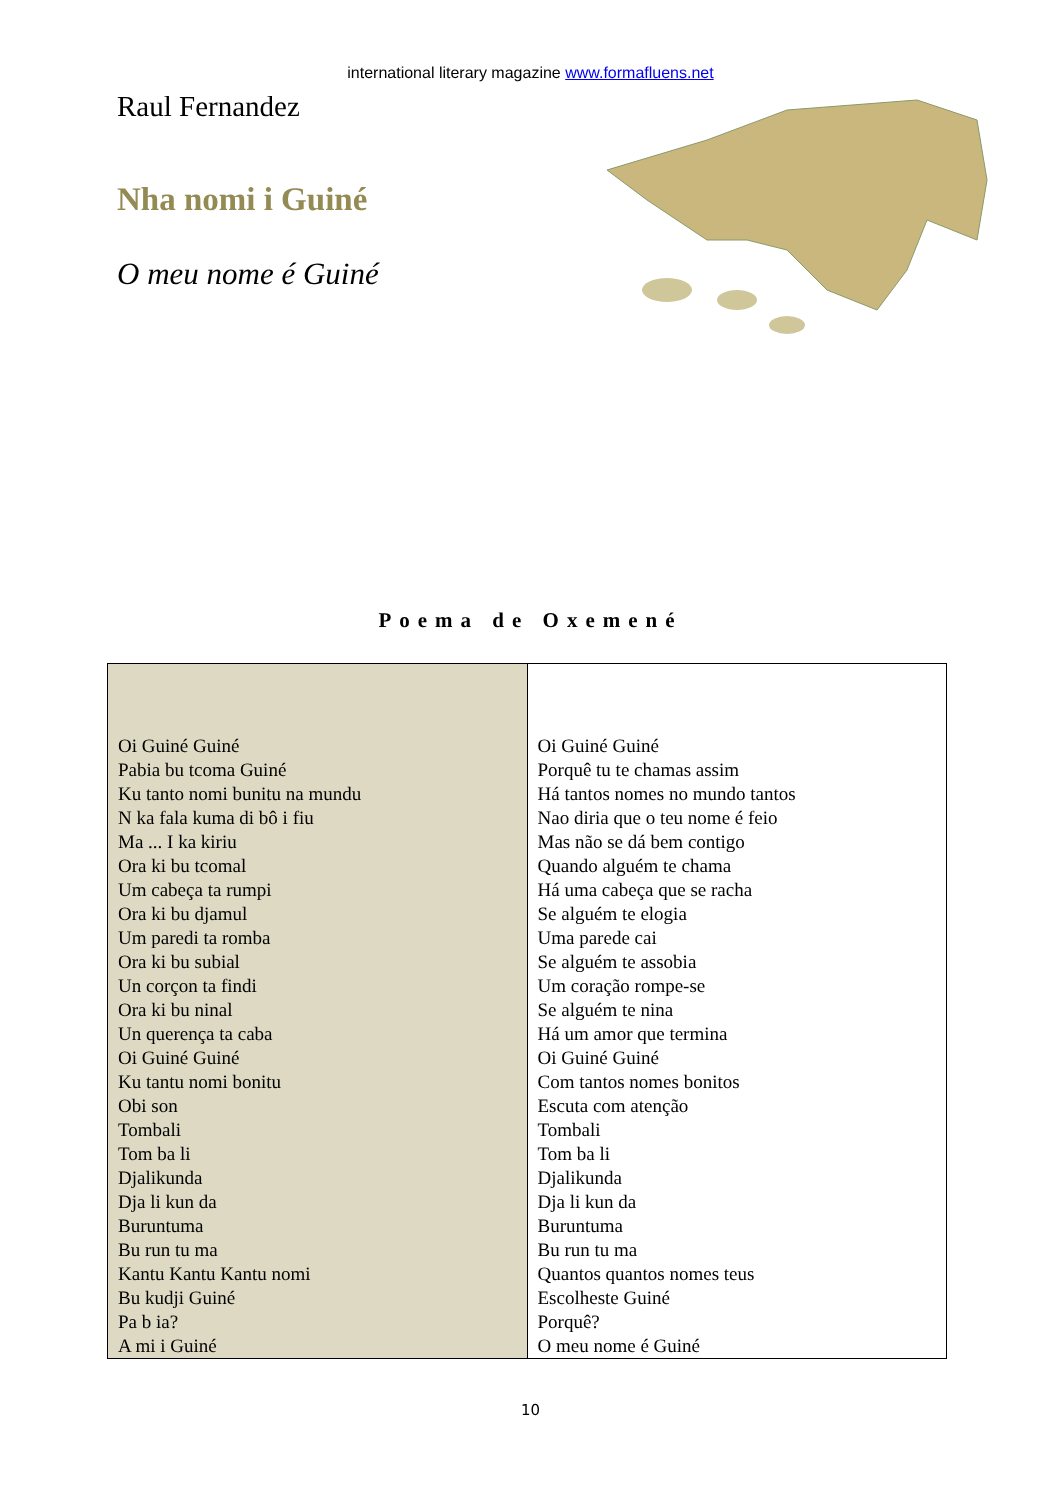international literary magazine www.formafluens.net
Raul Fernandez
Nha nomi i Guiné
O meu nome é Guiné
Poema de Oxemené
| Oi Guiné Guiné Pabia bu tcoma Guiné Ku tanto nomi bunitu na mundu N ka fala kuma di bô i fiu Ma ... I ka kiriu Ora ki bu tcomal Um cabeça ta rumpi Ora ki bu djamul Um paredi ta romba Ora ki bu subial Un corçon ta findi Ora ki bu ninal Un querença ta caba Oi Guiné Guiné Ku tantu nomi bonitu Obi son Tombali Tom ba li Djalikunda Dja li kun da Buruntuma Bu run tu ma Kantu Kantu Kantu nomi Bu kudji Guiné Pa b ia? A mi i Guiné | Oi Guiné Guiné Porquê tu te chamas assim Há tantos nomes no mundo tantos Nao diria que o teu nome é feio Mas não se dá bem contigo Quando alguém te chama Há uma cabeça que se racha Se alguém te elogia Uma parede cai Se alguém te assobia Um coração rompe-se Se alguém te nina Há um amor que termina Oi Guiné Guiné Com tantos nomes bonitos Escuta com atenção Tombali Tom ba li Djalikunda Dja li kun da Buruntuma Bu run tu ma Quantos quantos nomes teus Escolheste Guiné Porquê? O meu nome é Guiné |
10